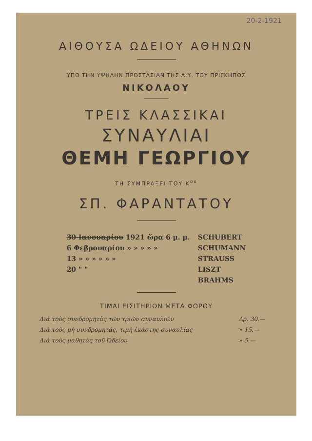20-2-1921
ΑΙΘΟΥΣΑ ΩΔΕΙΟΥ ΑΘΗΝΩΝ
ΥΠΟ ΤΗΝ ΥΨΗΛΗΝ ΠΡΟΣΤΑΣΙΑΝ ΤΗΣ Α.Υ. ΤΟΥ ΠΡΙΓΚΗΠΟΣ
ΝΙΚΟΛΑΟΥ
ΤΡΕΙΣ ΚΛΑΣΣΙΚΑΙ
ΣΥΝΑΥΛΙΑΙ
ΘΕΜΗ ΓΕΩΡΓΙΟΥ
ΤΗ ΣΥΜΠΡΑΞΕΙ ΤΟΥ Κ<sup>ου</sup>
ΣΠ. ΦΑΡΑΝΤΑΤΟΥ
| 30 Ιανουαρίου 1921 ὥρα 6 μ. μ. | SCHUBERT |
| 6 Φεβρουαρίου » » » » » | SCHUMANN |
| 13 » » » » » » | STRAUSS |
| 20 " " | LISZT |
| | BRAHMS |
ΤΙΜΑΙ ΕΙΣΙΤΗΡΙΩΝ ΜΕΤΑ ΦΟΡΟΥ
| Διὰ τοὺς συνδρομητὰς τῶν τριῶν συναυλιῶν | Δρ. 30.— |
| Διὰ τοὺς μὴ συνδρομητάς, τιμὴ ἑκάστης συναυλίας | » 15.— |
| Διὰ τοὺς μαθητὰς τοῦ Ὠδείου | » 5.— |